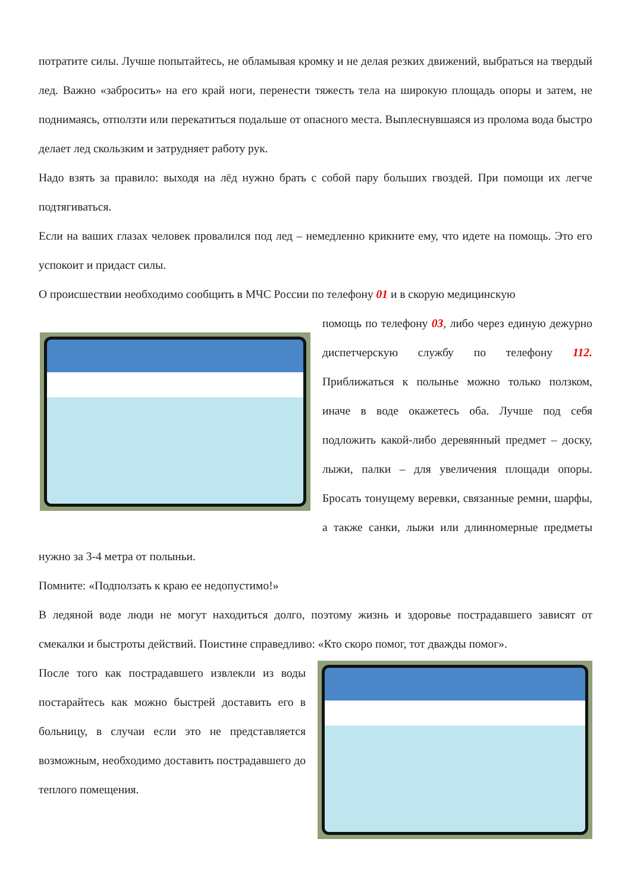потратите силы. Лучше попытайтесь, не обламывая кромку и не делая резких движений, выбраться на твердый лед. Важно «забросить» на его край ноги, перенести тяжесть тела на широкую площадь опоры и затем, не поднимаясь, отползти или перекатиться подальше от опасного места. Выплеснувшаяся из пролома вода быстро делает лед скользким и затрудняет работу рук.
Надо взять за правило: выходя на лёд нужно брать с собой пару больших гвоздей. При помощи их легче подтягиваться.
Если на ваших глазах человек провалился под лед – немедленно крикните ему, что идете на помощь. Это его успокоит и придаст силы.
О происшествии необходимо сообщить в МЧС России по телефону 01 и в скорую медицинскую
помощь по телефону 03, либо через единую дежурно диспетчерскую службу по телефону 112. Приближаться к полынье можно только ползком, иначе в воде окажетесь оба. Лучше под себя подложить какой-либо деревянный предмет – доску, лыжи, палки – для увеличения площади опоры. Бросать тонущему веревки, связанные ремни, шарфы, а также санки, лыжи или длинномерные предметы нужно за 3-4 метра от полыньи.
Помните: «Подползать к краю ее недопустимо!»
В ледяной воде люди не могут находиться долго, поэтому жизнь и здоровье пострадавшего зависят от смекалки и быстроты действий. Поистине справедливо: «Кто скоро помог, тот дважды помог».
После того как пострадавшего извлекли из воды постарайтесь как можно быстрей доставить его в больницу, в случаи если это не представляется возможным, необходимо доставить пострадавшего до теплого помещения.